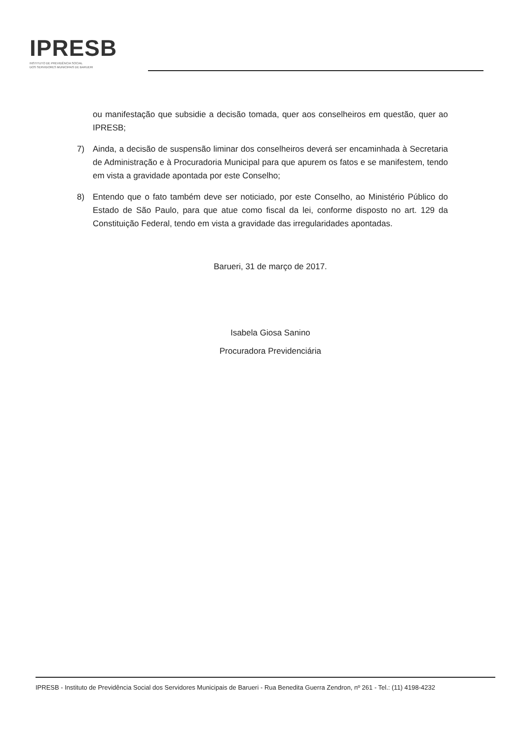IPRESB
INSTITUTO DE PREVIDÊNCIA SOCIAL
DOS SERVIDORES MUNICIPAIS DE BARUERI
ou manifestação que subsidie a decisão tomada, quer aos conselheiros em questão, quer ao IPRESB;
7) Ainda, a decisão de suspensão liminar dos conselheiros deverá ser encaminhada à Secretaria de Administração e à Procuradoria Municipal para que apurem os fatos e se manifestem, tendo em vista a gravidade apontada por este Conselho;
8) Entendo que o fato também deve ser noticiado, por este Conselho, ao Ministério Público do Estado de São Paulo, para que atue como fiscal da lei, conforme disposto no art. 129 da Constituição Federal, tendo em vista a gravidade das irregularidades apontadas.
Barueri, 31 de março de 2017.
Isabela Giosa Sanino
Procuradora Previdenciária
IPRESB - Instituto de Previdência Social dos Servidores Municipais de Barueri - Rua Benedita Guerra Zendron, nº 261 - Tel.: (11) 4198-4232